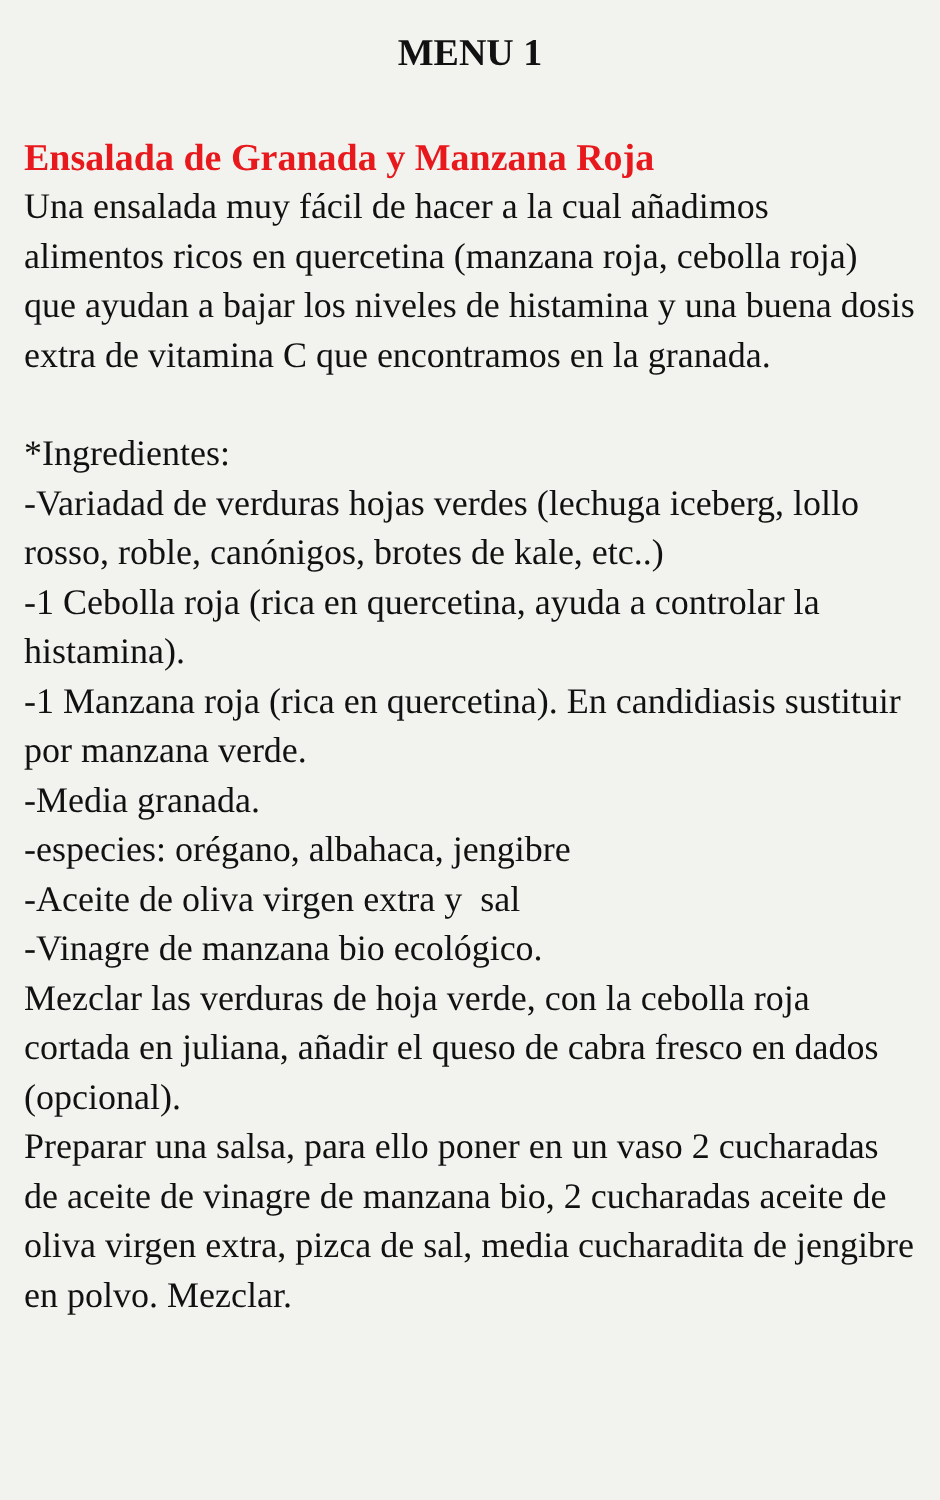MENU 1
Ensalada de Granada y Manzana Roja
Una ensalada muy fácil de hacer a la cual añadimos alimentos ricos en quercetina (manzana roja, cebolla roja) que ayudan a bajar los niveles de histamina y una buena dosis extra de vitamina C que encontramos en la granada.
*Ingredientes:
-Variadad de verduras hojas verdes (lechuga iceberg, lollo rosso, roble, canónigos, brotes de kale, etc..)
-1 Cebolla roja (rica en quercetina, ayuda a controlar la histamina).
-1 Manzana roja (rica en quercetina). En candidiasis sustituir por manzana verde.
-Media granada.
-especies: orégano, albahaca, jengibre
-Aceite de oliva virgen extra y sal
-Vinagre de manzana bio ecológico.
Mezclar las verduras de hoja verde, con la cebolla roja cortada en juliana, añadir el queso de cabra fresco en dados (opcional).
Preparar una salsa, para ello poner en un vaso 2 cucharadas de aceite de vinagre de manzana bio, 2 cucharadas aceite de oliva virgen extra, pizca de sal, media cucharadita de jengibre en polvo. Mezclar.